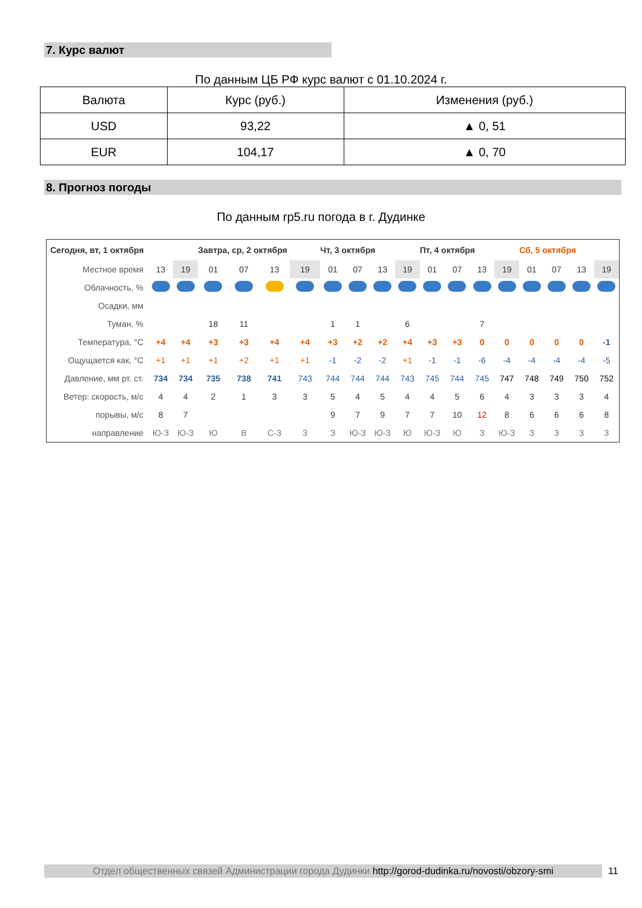7. Курс валют
По данным ЦБ РФ курс валют с 01.10.2024 г.
| Валюта | Курс (руб.) | Изменения (руб.) |
| --- | --- | --- |
| USD | 93,22 | ▲ 0, 51 |
| EUR | 104,17 | ▲ 0, 70 |
8. Прогноз погоды
По данным rp5.ru погода в г. Дудинке
| Сегодня, вт, 1 октября | | | Завтра, ср, 2 октября | | | | Чт, 3 октября | | | | Пт, 4 октября | | | | Сб, 5 октября | | | |
| Местное время | 13 | 19 | 01 | 07 | 13 | 19 | 01 | 07 | 13 | 19 | 01 | 07 | 13 | 19 | 01 | 07 | 13 | 19 |
| Облачность, % | | | | | | | | | | | | | | | | | | |
| Осадки, мм | | | | | | | | | | | | | | | | | | |
| Туман, % | | | 18 | 11 | | | 1 | 1 | | 6 | | | 7 | | | | | |
| Температура, °C | +4 | +4 | +3 | +3 | +4 | +4 | +3 | +2 | +2 | +4 | +3 | +3 | 0 | 0 | 0 | 0 | 0 | -1 |
| Ощущается как, °C | +1 | +1 | +1 | +2 | +1 | +1 | -1 | -2 | -2 | +1 | -1 | -1 | -6 | -4 | -4 | -4 | -4 | -5 |
| Давление, мм рт. ст. | 734 | 734 | 735 | 738 | 741 | 743 | 744 | 744 | 744 | 743 | 745 | 744 | 745 | 747 | 748 | 749 | 750 | 752 |
| Ветер: скорость, м/с | 4 | 4 | 2 | 1 | 3 | 3 | 5 | 4 | 5 | 4 | 4 | 5 | 6 | 4 | 3 | 3 | 3 | 4 |
| порывы, м/с | 8 | 7 | | | | | 9 | 7 | 9 | 7 | 7 | 10 | 12 | 8 | 6 | 6 | 6 | 8 |
| направление | Ю-З | Ю-З | Ю | В | С-З | З | З | Ю-З | Ю-З | Ю | Ю-З | Ю | З | Ю-З | З | З | З | З |
Отдел общественных связей Администрации города Дудинки http://gorod-dudinka.ru/novosti/obzory-smi
11